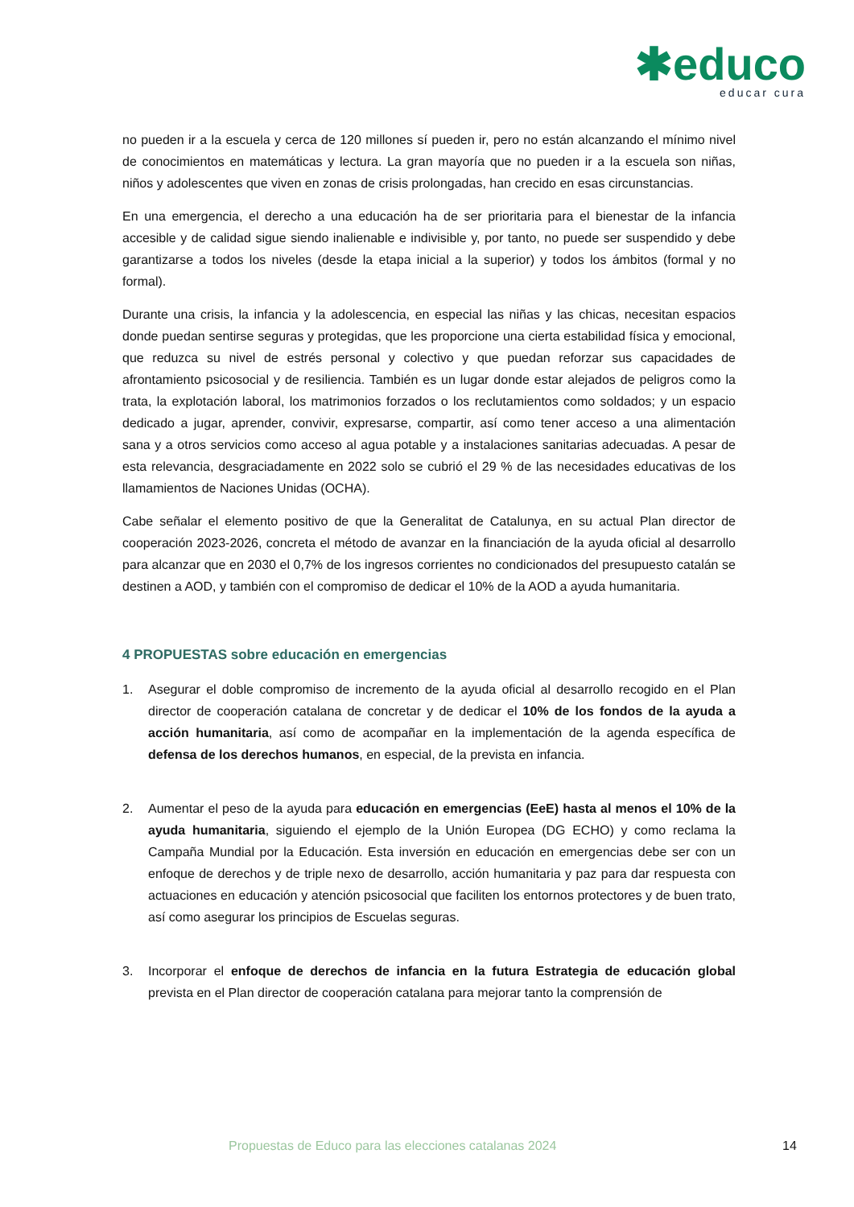✱educo
educar cura
no pueden ir a la escuela y cerca de 120 millones sí pueden ir, pero no están alcanzando el mínimo nivel de conocimientos en matemáticas y lectura. La gran mayoría que no pueden ir a la escuela son niñas, niños y adolescentes que viven en zonas de crisis prolongadas, han crecido en esas circunstancias.
En una emergencia, el derecho a una educación ha de ser prioritaria para el bienestar de la infancia accesible y de calidad sigue siendo inalienable e indivisible y, por tanto, no puede ser suspendido y debe garantizarse a todos los niveles (desde la etapa inicial a la superior) y todos los ámbitos (formal y no formal).
Durante una crisis, la infancia y la adolescencia, en especial las niñas y las chicas, necesitan espacios donde puedan sentirse seguras y protegidas, que les proporcione una cierta estabilidad física y emocional, que reduzca su nivel de estrés personal y colectivo y que puedan reforzar sus capacidades de afrontamiento psicosocial y de resiliencia. También es un lugar donde estar alejados de peligros como la trata, la explotación laboral, los matrimonios forzados o los reclutamientos como soldados; y un espacio dedicado a jugar, aprender, convivir, expresarse, compartir, así como tener acceso a una alimentación sana y a otros servicios como acceso al agua potable y a instalaciones sanitarias adecuadas. A pesar de esta relevancia, desgraciadamente en 2022 solo se cubrió el 29 % de las necesidades educativas de los llamamientos de Naciones Unidas (OCHA).
Cabe señalar el elemento positivo de que la Generalitat de Catalunya, en su actual Plan director de cooperación 2023-2026, concreta el método de avanzar en la financiación de la ayuda oficial al desarrollo para alcanzar que en 2030 el 0,7% de los ingresos corrientes no condicionados del presupuesto catalán se destinen a AOD, y también con el compromiso de dedicar el 10% de la AOD a ayuda humanitaria.
4 PROPUESTAS sobre educación en emergencias
1. Asegurar el doble compromiso de incremento de la ayuda oficial al desarrollo recogido en el Plan director de cooperación catalana de concretar y de dedicar el 10% de los fondos de la ayuda a acción humanitaria, así como de acompañar en la implementación de la agenda específica de defensa de los derechos humanos, en especial, de la prevista en infancia.
2. Aumentar el peso de la ayuda para educación en emergencias (EeE) hasta al menos el 10% de la ayuda humanitaria, siguiendo el ejemplo de la Unión Europea (DG ECHO) y como reclama la Campaña Mundial por la Educación. Esta inversión en educación en emergencias debe ser con un enfoque de derechos y de triple nexo de desarrollo, acción humanitaria y paz para dar respuesta con actuaciones en educación y atención psicosocial que faciliten los entornos protectores y de buen trato, así como asegurar los principios de Escuelas seguras.
3. Incorporar el enfoque de derechos de infancia en la futura Estrategia de educación global prevista en el Plan director de cooperación catalana para mejorar tanto la comprensión de
Propuestas de Educo para las elecciones catalanas 2024 14